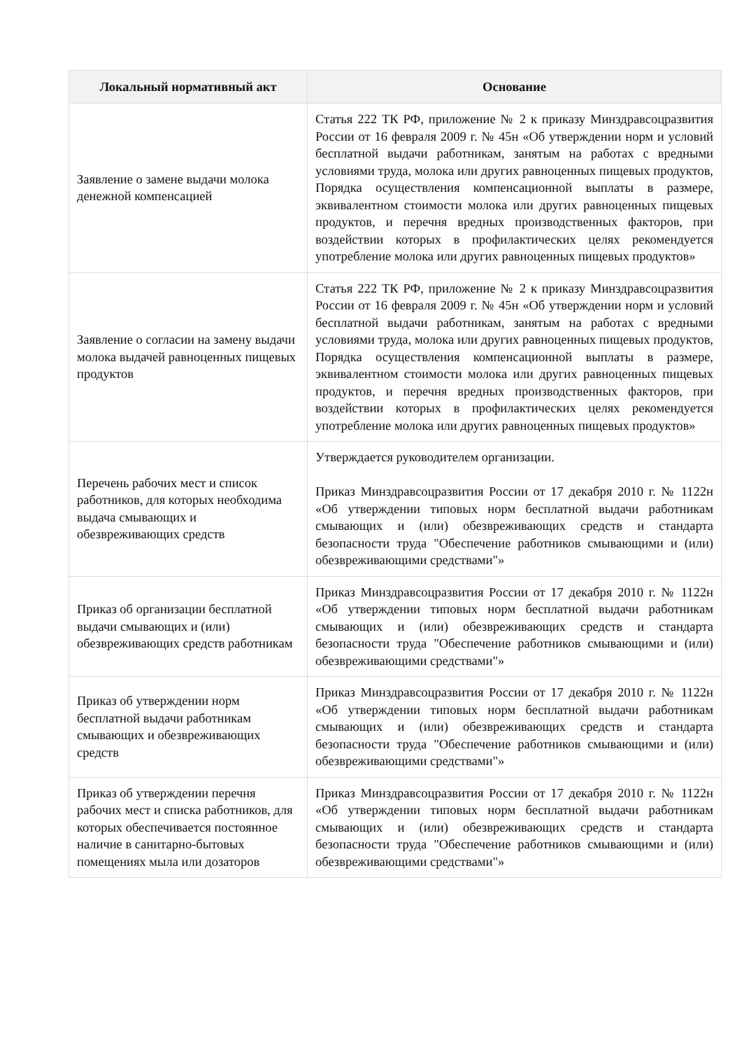| Локальный нормативный акт | Основание |
| --- | --- |
| Заявление о замене выдачи молока денежной компенсацией | Статья 222 ТК РФ, приложение № 2 к приказу Минздравсоцразвития России от 16 февраля 2009 г. № 45н «Об утверждении норм и условий бесплатной выдачи работникам, занятым на работах с вредными условиями труда, молока или других равноценных пищевых продуктов, Порядка осуществления компенсационной выплаты в размере, эквивалентном стоимости молока или других равноценных пищевых продуктов, и перечня вредных производственных факторов, при воздействии которых в профилактических целях рекомендуется употребление молока или других равноценных пищевых продуктов» |
| Заявление о согласии на замену выдачи молока выдачей равноценных пищевых продуктов | Статья 222 ТК РФ, приложение № 2 к приказу Минздравсоцразвития России от 16 февраля 2009 г. № 45н «Об утверждении норм и условий бесплатной выдачи работникам, занятым на работах с вредными условиями труда, молока или других равноценных пищевых продуктов, Порядка осуществления компенсационной выплаты в размере, эквивалентном стоимости молока или других равноценных пищевых продуктов, и перечня вредных производственных факторов, при воздействии которых в профилактических целях рекомендуется употребление молока или других равноценных пищевых продуктов» |
| Перечень рабочих мест и список работников, для которых необходима выдача смывающих и обезвреживающих средств | Утверждается руководителем организации. Приказ Минздравсоцразвития России от 17 декабря 2010 г. № 1122н «Об утверждении типовых норм бесплатной выдачи работникам смывающих и (или) обезвреживающих средств и стандарта безопасности труда "Обеспечение работников смывающими и (или) обезвреживающими средствами"» |
| Приказ об организации бесплатной выдачи смывающих и (или) обезвреживающих средств работникам | Приказ Минздравсоцразвития России от 17 декабря 2010 г. № 1122н «Об утверждении типовых норм бесплатной выдачи работникам смывающих и (или) обезвреживающих средств и стандарта безопасности труда "Обеспечение работников смывающими и (или) обезвреживающими средствами"» |
| Приказ об утверждении норм бесплатной выдачи работникам смывающих и обезвреживающих средств | Приказ Минздравсоцразвития России от 17 декабря 2010 г. № 1122н «Об утверждении типовых норм бесплатной выдачи работникам смывающих и (или) обезвреживающих средств и стандарта безопасности труда "Обеспечение работников смывающими и (или) обезвреживающими средствами"» |
| Приказ об утверждении перечня рабочих мест и списка работников, для которых обеспечивается постоянное наличие в санитарно-бытовых помещениях мыла или дозаторов | Приказ Минздравсоцразвития России от 17 декабря 2010 г. № 1122н «Об утверждении типовых норм бесплатной выдачи работникам смывающих и (или) обезвреживающих средств и стандарта безопасности труда "Обеспечение работников смывающими и (или) обезвреживающими средствами"» |